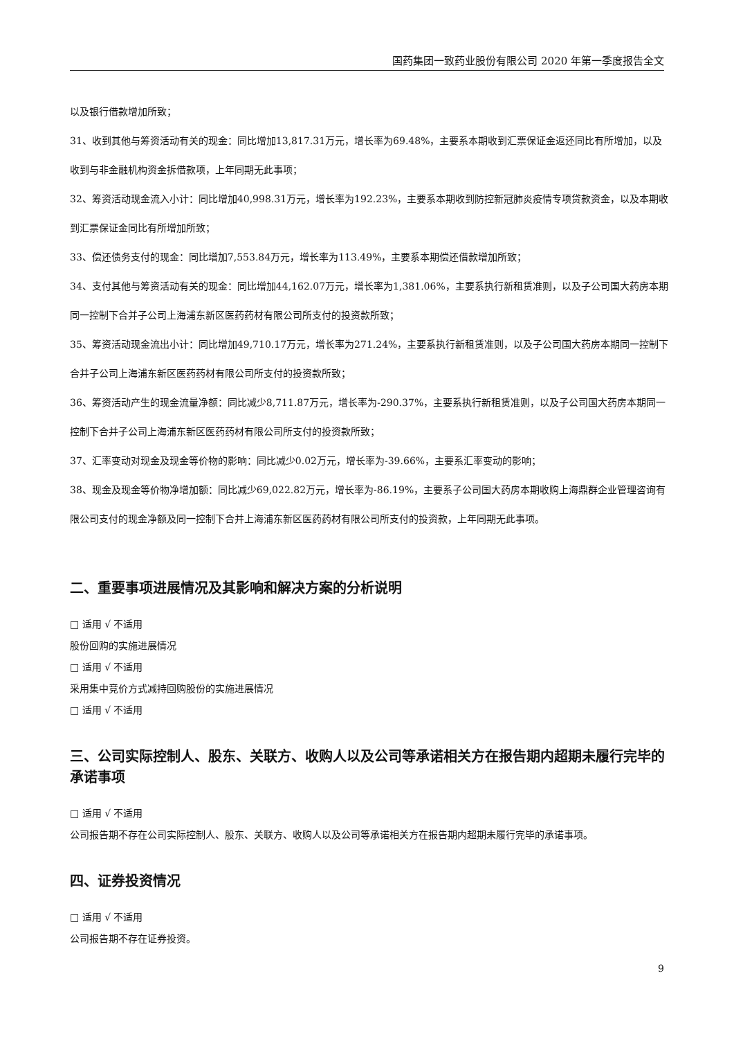国药集团一致药业股份有限公司 2020 年第一季度报告全文
以及银行借款增加所致；
31、收到其他与筹资活动有关的现金：同比增加13,817.31万元，增长率为69.48%，主要系本期收到汇票保证金返还同比有所增加，以及收到与非金融机构资金拆借款项，上年同期无此事项；
32、筹资活动现金流入小计：同比增加40,998.31万元，增长率为192.23%，主要系本期收到防控新冠肺炎疫情专项贷款资金，以及本期收到汇票保证金同比有所增加所致；
33、偿还债务支付的现金：同比增加7,553.84万元，增长率为113.49%，主要系本期偿还借款增加所致；
34、支付其他与筹资活动有关的现金：同比增加44,162.07万元，增长率为1,381.06%，主要系执行新租赁准则，以及子公司国大药房本期同一控制下合并子公司上海浦东新区医药药材有限公司所支付的投资款所致；
35、筹资活动现金流出小计：同比增加49,710.17万元，增长率为271.24%，主要系执行新租赁准则，以及子公司国大药房本期同一控制下合并子公司上海浦东新区医药药材有限公司所支付的投资款所致；
36、筹资活动产生的现金流量净额：同比减少8,711.87万元，增长率为-290.37%，主要系执行新租赁准则，以及子公司国大药房本期同一控制下合并子公司上海浦东新区医药药材有限公司所支付的投资款所致；
37、汇率变动对现金及现金等价物的影响：同比减少0.02万元，增长率为-39.66%，主要系汇率变动的影响；
38、现金及现金等价物净增加额：同比减少69,022.82万元，增长率为-86.19%，主要系子公司国大药房本期收购上海鼎群企业管理咨询有限公司支付的现金净额及同一控制下合并上海浦东新区医药药材有限公司所支付的投资款，上年同期无此事项。
二、重要事项进展情况及其影响和解决方案的分析说明
□ 适用 √ 不适用
股份回购的实施进展情况
□ 适用 √ 不适用
采用集中竞价方式减持回购股份的实施进展情况
□ 适用 √ 不适用
三、公司实际控制人、股东、关联方、收购人以及公司等承诺相关方在报告期内超期未履行完毕的承诺事项
□ 适用 √ 不适用
公司报告期不存在公司实际控制人、股东、关联方、收购人以及公司等承诺相关方在报告期内超期未履行完毕的承诺事项。
四、证券投资情况
□ 适用 √ 不适用
公司报告期不存在证券投资。
9